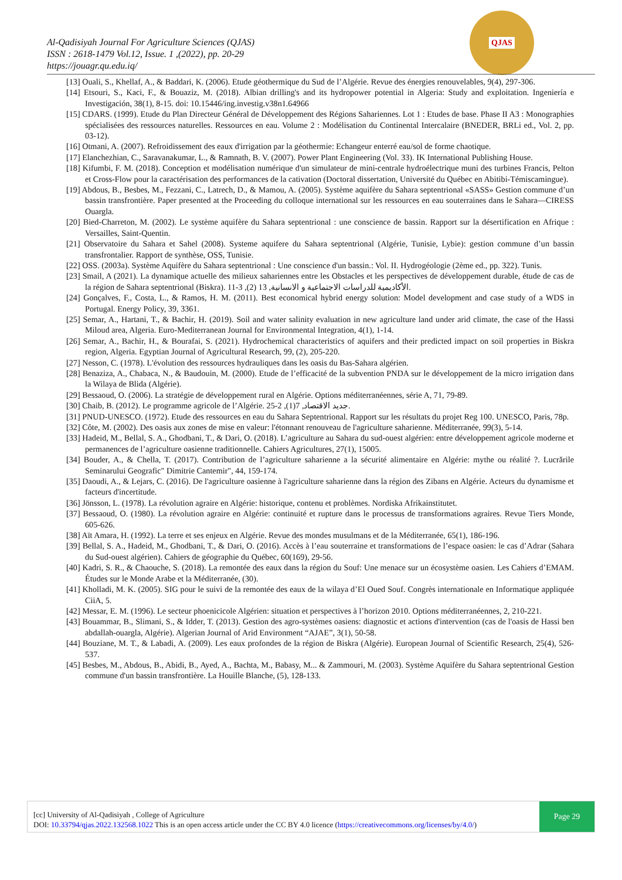Al-Qadisiyah Journal For Agriculture Sciences (QJAS)
ISSN : 2618-1479 Vol.12, Issue. 1 ,(2022), pp. 20-29
https://jouagr.qu.edu.iq/
QJAS
[13] Ouali, S., Khellaf, A., & Baddari, K. (2006). Etude géothermique du Sud de l’Algérie. Revue des énergies renouvelables, 9(4), 297-306.
[14] Etsouri, S., Kaci, F., & Bouaziz, M. (2018). Albian drilling's and its hydropower potential in Algeria: Study and exploitation. Ingeniería e Investigación, 38(1), 8-15. doi: 10.15446/ing.investig.v38n1.64966
[15] CDARS. (1999). Etude du Plan Directeur Général de Développement des Régions Sahariennes. Lot 1 : Etudes de base. Phase II A3 : Monographies spécialisées des ressources naturelles. Ressources en eau. Volume 2 : Modélisation du Continental Intercalaire (BNEDER, BRLi ed., Vol. 2, pp. 03-12).
[16] Otmani, A. (2007). Refroidissement des eaux d'irrigation par la géothermie: Echangeur enterré eau/sol de forme chaotique.
[17] Elanchezhian, C., Saravanakumar, L., & Ramnath, B. V. (2007). Power Plant Engineering (Vol. 33). IK International Publishing House.
[18] Kifumbi, F. M. (2018). Conception et modélisation numérique d'un simulateur de mini-centrale hydroélectrique muni des turbines Francis, Pelton et Cross-Flow pour la caractérisation des performances de la cativation (Doctoral dissertation, Université du Québec en Abitibi-Témiscamingue).
[19] Abdous, B., Besbes, M., Fezzani, C., Latrech, D., & Mamou, A. (2005). Système aquifère du Sahara septentrional «SASS» Gestion commune d’un bassin transfrontière. Paper presented at the Proceeding du colloque international sur les ressources en eau souterraines dans le Sahara—CIRESS Ouargla.
[20] Bied-Charreton, M. (2002). Le système aquifère du Sahara septentrional : une conscience de bassin. Rapport sur la désertification en Afrique : Versailles, Saint-Quentin.
[21] Observatoire du Sahara et Sahel (2008). Systeme aquifere du Sahara septentrional (Algérie, Tunisie, Lybie): gestion commune d’un bassin transfrontalier. Rapport de synthèse, OSS, Tunisie.
[22] OSS. (2003a). Système Aquifère du Sahara septentrional : Une conscience d'un bassin.: Vol. II. Hydrogéologie (2ème ed., pp. 322). Tunis.
[23] Smail, A (2021). La dynamique actuelle des milieux sahariennes entre les Obstacles et les perspectives de développement durable, étude de cas de la région de Sahara septentrional (Biskra). الأكاديمية للدراسات الاجتماعية و الانسانية, 13 (2), 3-11.
[24] Gonçalves, F., Costa, L., & Ramos, H. M. (2011). Best economical hybrid energy solution: Model development and case study of a WDS in Portugal. Energy Policy, 39, 3361.
[25] Semar, A., Hartani, T., & Bachir, H. (2019). Soil and water salinity evaluation in new agriculture land under arid climate, the case of the Hassi Miloud area, Algeria. Euro-Mediterranean Journal for Environmental Integration, 4(1), 1-14.
[26] Semar, A., Bachir, H., & Bourafai, S. (2021). Hydrochemical characteristics of aquifers and their predicted impact on soil properties in Biskra region, Algeria. Egyptian Journal of Agricultural Research, 99, (2), 205-220.
[27] Nesson, C. (1978). L'évolution des ressources hydrauliques dans les oasis du Bas-Sahara algérien.
[28] Benaziza, A., Chabaca, N., & Baudouin, M. (2000). Etude de l’efficacité de la subvention PNDA sur le développement de la micro irrigation dans la Wilaya de Blida (Algérie).
[29] Bessaoud, O. (2006). La stratégie de développement rural en Algérie. Options méditerranéennes, série A, 71, 79-89.
[30] Chaib, B. (2012). Le programme agricole de l’Algérie. جديد الاقتصاد, 7(1), 2-25.
[31] PNUD-UNESCO. (1972). Etude des ressources en eau du Sahara Septentrional. Rapport sur les résultats du projet Reg 100. UNESCO, Paris, 78p.
[32] Côte, M. (2002). Des oasis aux zones de mise en valeur: l'étonnant renouveau de l'agriculture saharienne. Méditerranée, 99(3), 5-14.
[33] Hadeid, M., Bellal, S. A., Ghodbani, T., & Dari, O. (2018). L’agriculture au Sahara du sud-ouest algérien: entre développement agricole moderne et permanences de l’agriculture oasienne traditionnelle. Cahiers Agricultures, 27(1), 15005.
[34] Bouder, A., & Chella, T. (2017). Contribution de l’agriculture saharienne a la sécurité alimentaire en Algérie: mythe ou réalité ?. Lucrările Seminarului Geografic" Dimitrie Cantemir", 44, 159-174.
[35] Daoudi, A., & Lejars, C. (2016). De l'agriculture oasienne à l'agriculture saharienne dans la région des Zibans en Algérie. Acteurs du dynamisme et facteurs d'incertitude.
[36] Jönsson, L. (1978). La révolution agraire en Algérie: historique, contenu et problèmes. Nordiska Afrikainstitutet.
[37] Bessaoud, O. (1980). La révolution agraire en Algérie: continuité et rupture dans le processus de transformations agraires. Revue Tiers Monde, 605-626.
[38] Aït Amara, H. (1992). La terre et ses enjeux en Algérie. Revue des mondes musulmans et de la Méditerranée, 65(1), 186-196.
[39] Bellal, S. A., Hadeid, M., Ghodbani, T., & Dari, O. (2016). Accès à l’eau souterraine et transformations de l’espace oasien: le cas d’Adrar (Sahara du Sud-ouest algérien). Cahiers de géographie du Québec, 60(169), 29-56.
[40] Kadri, S. R., & Chaouche, S. (2018). La remontée des eaux dans la région du Souf: Une menace sur un écosystème oasien. Les Cahiers d’EMAM. Études sur le Monde Arabe et la Méditerranée, (30).
[41] Kholladi, M. K. (2005). SIG pour le suivi de la remontée des eaux de la wilaya d’El Oued Souf. Congrès internationale en Informatique appliquée CiiA, 5.
[42] Messar, E. M. (1996). Le secteur phoenicicole Algérien: situation et perspectives à l’horizon 2010. Options méditerranéennes, 2, 210-221.
[43] Bouammar, B., Slimani, S., & Idder, T. (2013). Gestion des agro-systèmes oasiens: diagnostic et actions d'intervention (cas de l'oasis de Hassi ben abdallah-ouargla, Algérie). Algerian Journal of Arid Environment “AJAE”, 3(1), 50-58.
[44] Bouziane, M. T., & Labadi, A. (2009). Les eaux profondes de la région de Biskra (Algérie). European Journal of Scientific Research, 25(4), 526-537.
[45] Besbes, M., Abdous, B., Abidi, B., Ayed, A., Bachta, M., Babasy, M... & Zammouri, M. (2003). Système Aquifère du Sahara septentrional Gestion commune d'un bassin transfrontière. La Houille Blanche, (5), 128-133.
[cc] University of Al-Qadisiyah , College of Agriculture
DOI: 10.33794/qjas.2022.132568.1022 This is an open access article under the CC BY 4.0 licence (https://creativecommons.org/licenses/by/4.0/)
Page 29